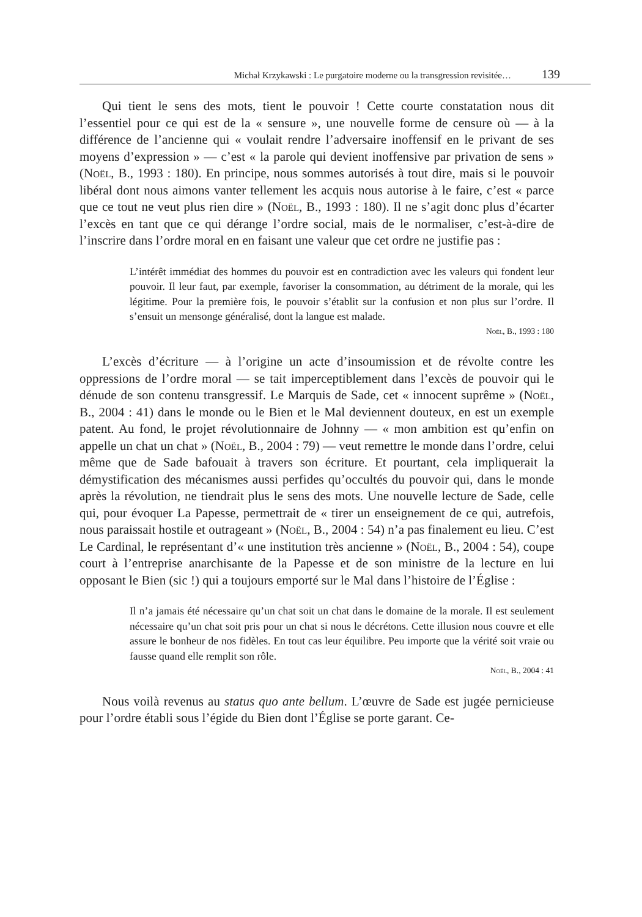Michał Krzykawski : Le purgatoire moderne ou la transgression revisitée… 139
Qui tient le sens des mots, tient le pouvoir ! Cette courte constatation nous dit l’essentiel pour ce qui est de la « sensure », une nouvelle forme de censure où — à la différence de l’ancienne qui « voulait rendre l’adversaire inoffensif en le privant de ses moyens d’expression » — c’est « la parole qui devient inoffensive par privation de sens » (Noël, B., 1993 : 180). En principe, nous sommes autorisés à tout dire, mais si le pouvoir libéral dont nous aimons vanter tellement les acquis nous autorise à le faire, c’est « parce que ce tout ne veut plus rien dire » (Noël, B., 1993 : 180). Il ne s’agit donc plus d’écarter l’excès en tant que ce qui dérange l’ordre social, mais de le normaliser, c’est-à-dire de l’inscrire dans l’ordre moral en en faisant une valeur que cet ordre ne justifie pas :
L’intérêt immédiat des hommes du pouvoir est en contradiction avec les valeurs qui fondent leur pouvoir. Il leur faut, par exemple, favoriser la consommation, au détriment de la morale, qui les légitime. Pour la première fois, le pouvoir s’établit sur la confusion et non plus sur l’ordre. Il s’ensuit un mensonge généralisé, dont la langue est malade.
Noël, B., 1993 : 180
L’excès d’écriture — à l’origine un acte d’insoumission et de révolte contre les oppressions de l’ordre moral — se tait imperceptiblement dans l’excès de pouvoir qui le dénude de son contenu transgressif. Le Marquis de Sade, cet « innocent suprême » (Noël, B., 2004 : 41) dans le monde ou le Bien et le Mal deviennent douteux, en est un exemple patent. Au fond, le projet révolutionnaire de Johnny — « mon ambition est qu’enfin on appelle un chat un chat » (Noël, B., 2004 : 79) — veut remettre le monde dans l’ordre, celui même que de Sade bafouait à travers son écriture. Et pourtant, cela impliquerait la démystification des mécanismes aussi perfides qu’occultés du pouvoir qui, dans le monde après la révolution, ne tiendrait plus le sens des mots. Une nouvelle lecture de Sade, celle qui, pour évoquer La Papesse, permettrait de « tirer un enseignement de ce qui, autrefois, nous paraissait hostile et outrageant » (Noël, B., 2004 : 54) n’a pas finalement eu lieu. C’est Le Cardinal, le représentant d’« une institution très ancienne » (Noël, B., 2004 : 54), coupe court à l’entreprise anarchisante de la Papesse et de son ministre de la lecture en lui opposant le Bien (sic !) qui a toujours emporté sur le Mal dans l’histoire de l’Église :
Il n’a jamais été nécessaire qu’un chat soit un chat dans le domaine de la morale. Il est seulement nécessaire qu’un chat soit pris pour un chat si nous le décrétons. Cette illusion nous couvre et elle assure le bonheur de nos fidèles. En tout cas leur équilibre. Peu importe que la vérité soit vraie ou fausse quand elle remplit son rôle.
Noël, B., 2004 : 41
Nous voilà revenus au status quo ante bellum. L’œuvre de Sade est jugée pernicieuse pour l’ordre établi sous l’égide du Bien dont l’Église se porte garant. Ce-